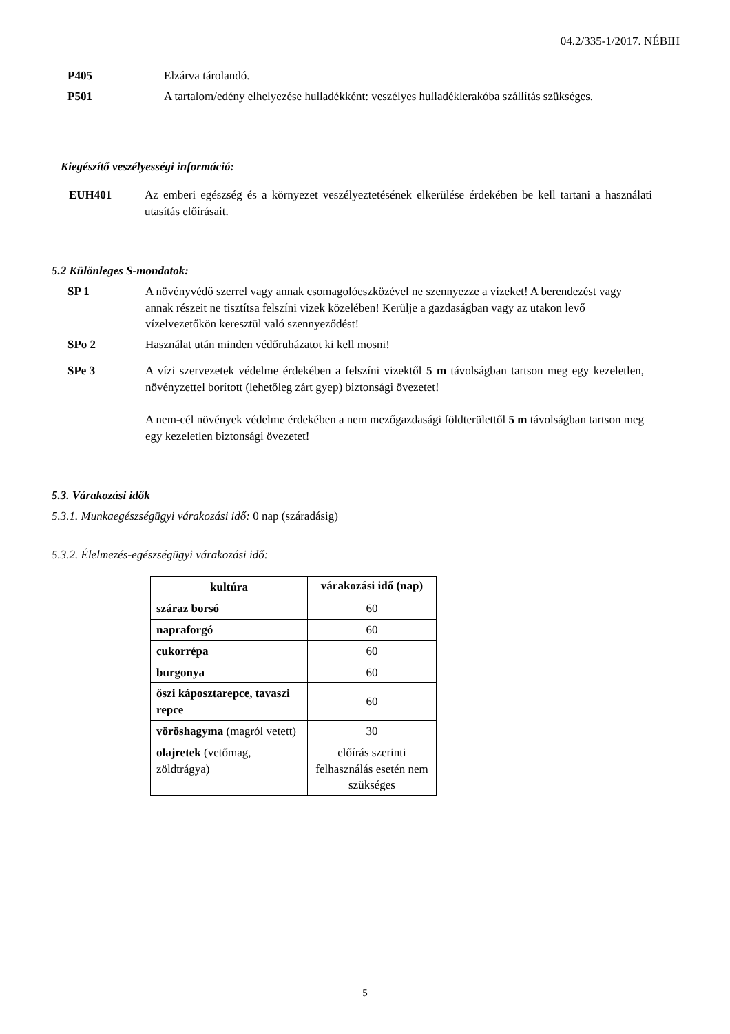04.2/335-1/2017. NÉBIH
P405 Elzárva tárolandó.
P501 A tartalom/edény elhelyezése hulladékként: veszélyes hulladéklerakóba szállítás szükséges.
Kiegészítő veszélyességi információ:
EUH401 Az emberi egészség és a környezet veszélyeztetésének elkerülése érdekében be kell tartani a használati utasítás előírásait.
5.2 Különleges S-mondatok:
SP 1 A növényvédő szerrel vagy annak csomagolóeszközével ne szennyezze a vizeket! A berendezést vagy annak részeit ne tisztítsa felszíni vizek közelében! Kerülje a gazdaságban vagy az utakon levő vízelvezetőkön keresztül való szennyeződést!
SPo 2 Használat után minden védőruházatot ki kell mosni!
SPe 3 A vízi szervezetek védelme érdekében a felszíni vizektől 5 m távolságban tartson meg egy kezeletlen, növényzettel borított (lehetőleg zárt gyep) biztonsági övezetet!
A nem-cél növények védelme érdekében a nem mezőgazdasági földterülettől 5 m távolságban tartson meg egy kezeletlen biztonsági övezetet!
5.3. Várakozási idők
5.3.1. Munkaegészségügyi várakozási idő: 0 nap (száradásig)
5.3.2. Élelmezés-egészségügyi várakozási idő:
| kultúra | várakozási idő (nap) |
| --- | --- |
| száraz borsó | 60 |
| napraforgó | 60 |
| cukorrépa | 60 |
| burgonya | 60 |
| őszi káposztarepce, tavaszi repce | 60 |
| vöröshagyma (magról vetett) | 30 |
| olajretek (vetőmag, zöldtrágya) | előírás szerinti felhasználás esetén nem szükséges |
5